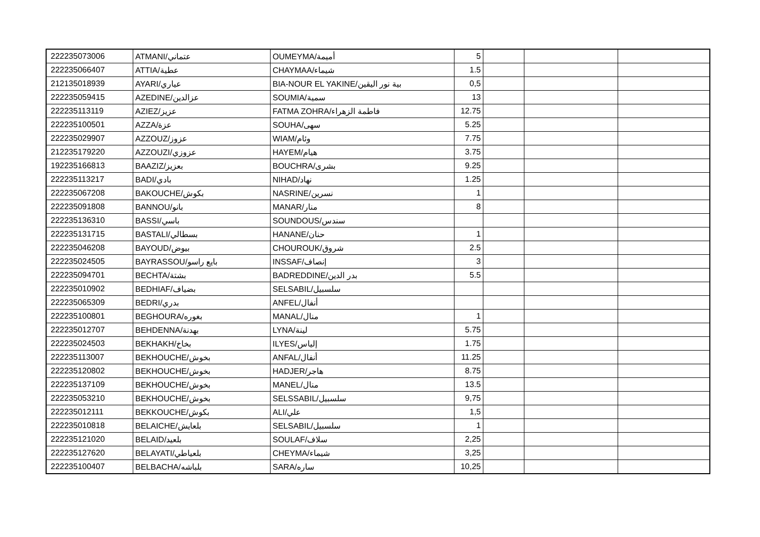| 222235073006 | ATMANI/عتماني | OUMEYMA/أميمة | 5 | | | |
| 222235066407 | ATTIA/عطية | CHAYMAA/شيماء | 1.5 | | | |
| 212135018939 | AYARI/عياري | BIA-NOUR EL YAKINE/بية نور اليقين | 0,5 | | | |
| 222235059415 | AZEDINE/عزالدين | SOUMIA/سمية | 13 | | | |
| 222235113119 | AZIEZ/عزيز | FATMA ZOHRA/فاطمة الزهراء | 12.75 | | | |
| 222235100501 | AZZA/عزة | SOUHA/سهى | 5.25 | | | |
| 222235029907 | AZZOUZ/عزوز | WIAM/وئام | 7.75 | | | |
| 212235179220 | AZZOUZI/عزوزي | HAYEM/هيام | 3.75 | | | |
| 192235166813 | BAAZIZ/بعزيز | BOUCHRA/بشرى | 9.25 | | | |
| 222235113217 | BADI/بادي | NIHAD/نهاد | 1.25 | | | |
| 222235067208 | BAKOUCHE/بكوش | NASRINE/نسرين | 1 | | | |
| 222235091808 | BANNOU/بانو | MANAR/منار | 8 | | | |
| 222235136310 | BASSI/باسي | SOUNDOUS/سندس | | | | |
| 222235131715 | BASTALI/بسطالي | HANANE/حنان | 1 | | | |
| 222235046208 | BAYOUD/بيوض | CHOUROUK/شروق | 2.5 | | | |
| 222235024505 | BAYRASSOU/بايع راسو | INSSAF/إنصاف | 3 | | | |
| 222235094701 | BECHTA/بشتة | BADREDDINE/بدر الدين | 5.5 | | | |
| 222235010902 | BEDHIAF/بضياف | SELSABIL/سلسبيل | | | | |
| 222235065309 | BEDRI/بدري | ANFEL/أنفال | | | | |
| 222235100801 | BEGHOURA/بغوره | MANAL/منال | 1 | | | |
| 222235012707 | BEHDENNA/بهدنة | LYNA/لينة | 5.75 | | | |
| 222235024503 | BEKHAKH/بخاخ | ILYES/إلياس | 1.75 | | | |
| 222235113007 | BEKHOUCHE/بخوش | ANFAL/أنفال | 11.25 | | | |
| 222235120802 | BEKHOUCHE/بخوش | HADJER/هاجر | 8.75 | | | |
| 222235137109 | BEKHOUCHE/بخوش | MANEL/منال | 13.5 | | | |
| 222235053210 | BEKHOUCHE/بخوش | SELSSABIL/سلسبيل | 9,75 | | | |
| 222235012111 | BEKKOUCHE/بكوش | ALI/علي | 1,5 | | | |
| 222235010818 | BELAICHE/بلعايش | SELSABIL/سلسبيل | 1 | | | |
| 222235121020 | BELAID/بلعيد | SOULAF/سلاف | 2,25 | | | |
| 222235127620 | BELAYATI/بلعياطي | CHEYMA/شيماء | 3,25 | | | |
| 222235100407 | BELBACHA/بلباشه | SARA/ساره | 10,25 | | | |